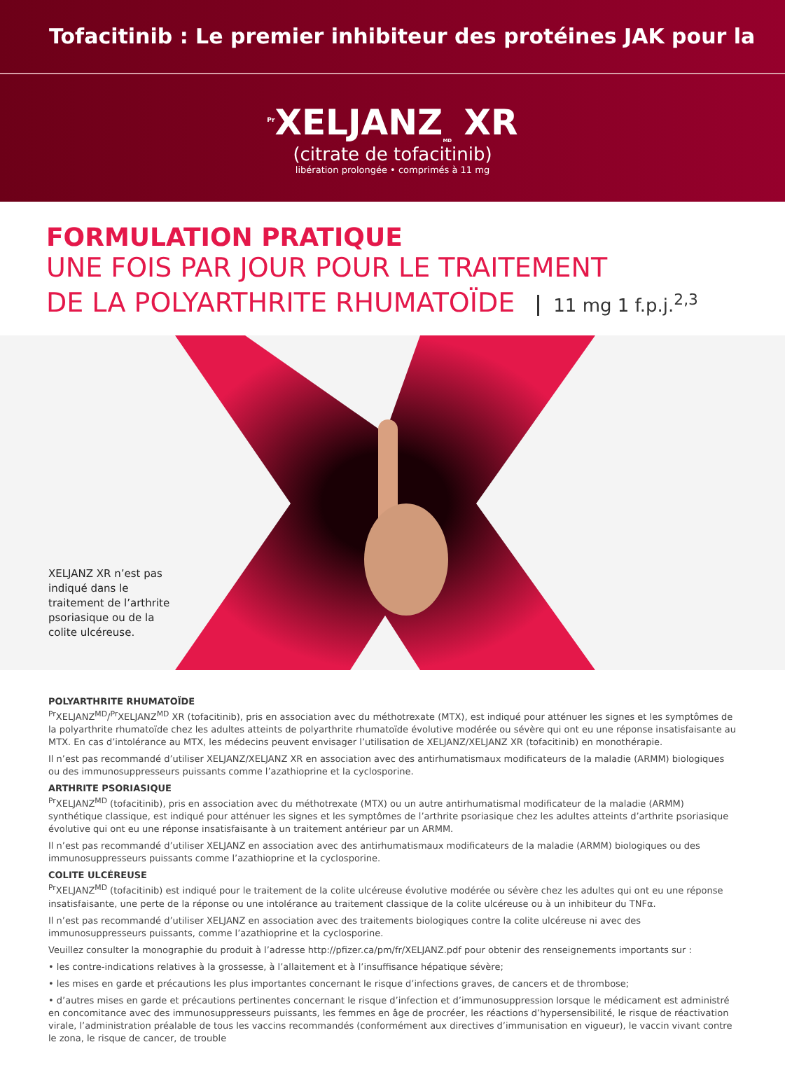Tofacitinib : Le premier inhibiteur des protéines JAK pour la
<sup>Pr</sup>XELJANZ<sub>MD</sub> XR
(citrate de tofacitinib)
libération prolongée • comprimés à 11 mg
FORMULATION PRATIQUE
UNE FOIS PAR JOUR POUR LE TRAITEMENT
DE LA POLYARTHRITE RHUMATOÏDE 11 mg 1 f.p.j.<sup>2,3</sup>
XELJANZ XR n’est pas indiqué dans le traitement de l’arthrite psoriasique ou de la colite ulcéreuse.
POLYARTHRITE RHUMATOÏDE
<sup>Pr</sup>XELJANZ<sup>MD</sup>/<sup>Pr</sup>XELJANZ<sup>MD</sup> XR (tofacitinib), pris en association avec du méthotrexate (MTX), est indiqué pour atténuer les signes et les symptômes de la polyarthrite rhumatoïde chez les adultes atteints de polyarthrite rhumatoïde évolutive modérée ou sévère qui ont eu une réponse insatisfaisante au MTX. En cas d’intolérance au MTX, les médecins peuvent envisager l’utilisation de XELJANZ/XELJANZ XR (tofacitinib) en monothérapie.
Il n’est pas recommandé d’utiliser XELJANZ/XELJANZ XR en association avec des antirhumatismaux modificateurs de la maladie (ARMM) biologiques ou des immunosuppresseurs puissants comme l’azathioprine et la cyclosporine.
ARTHRITE PSORIASIQUE
<sup>Pr</sup>XELJANZ<sup>MD</sup> (tofacitinib), pris en association avec du méthotrexate (MTX) ou un autre antirhumatismal modificateur de la maladie (ARMM) synthétique classique, est indiqué pour atténuer les signes et les symptômes de l’arthrite psoriasique chez les adultes atteints d’arthrite psoriasique évolutive qui ont eu une réponse insatisfaisante à un traitement antérieur par un ARMM.
Il n’est pas recommandé d’utiliser XELJANZ en association avec des antirhumatismaux modificateurs de la maladie (ARMM) biologiques ou des immunosuppresseurs puissants comme l’azathioprine et la cyclosporine.
COLITE ULCÉREUSE
<sup>Pr</sup>XELJANZ<sup>MD</sup> (tofacitinib) est indiqué pour le traitement de la colite ulcéreuse évolutive modérée ou sévère chez les adultes qui ont eu une réponse insatisfaisante, une perte de la réponse ou une intolérance au traitement classique de la colite ulcéreuse ou à un inhibiteur du TNFα.
Il n’est pas recommandé d’utiliser XELJANZ en association avec des traitements biologiques contre la colite ulcéreuse ni avec des immunosuppresseurs puissants, comme l’azathioprine et la cyclosporine.
Veuillez consulter la monographie du produit à l’adresse http://pfizer.ca/pm/fr/XELJANZ.pdf pour obtenir des renseignements importants sur :
• les contre-indications relatives à la grossesse, à l’allaitement et à l’insuffisance hépatique sévère;
• les mises en garde et précautions les plus importantes concernant le risque d’infections graves, de cancers et de thrombose;
• d’autres mises en garde et précautions pertinentes concernant le risque d’infection et d’immunosuppression lorsque le médicament est administré en concomitance avec des immunosuppresseurs puissants, les femmes en âge de procréer, les réactions d’hypersensibilité, le risque de réactivation virale, l’administration préalable de tous les vaccins recommandés (conformément aux directives d’immunisation en vigueur), le vaccin vivant contre le zona, le risque de cancer, de trouble